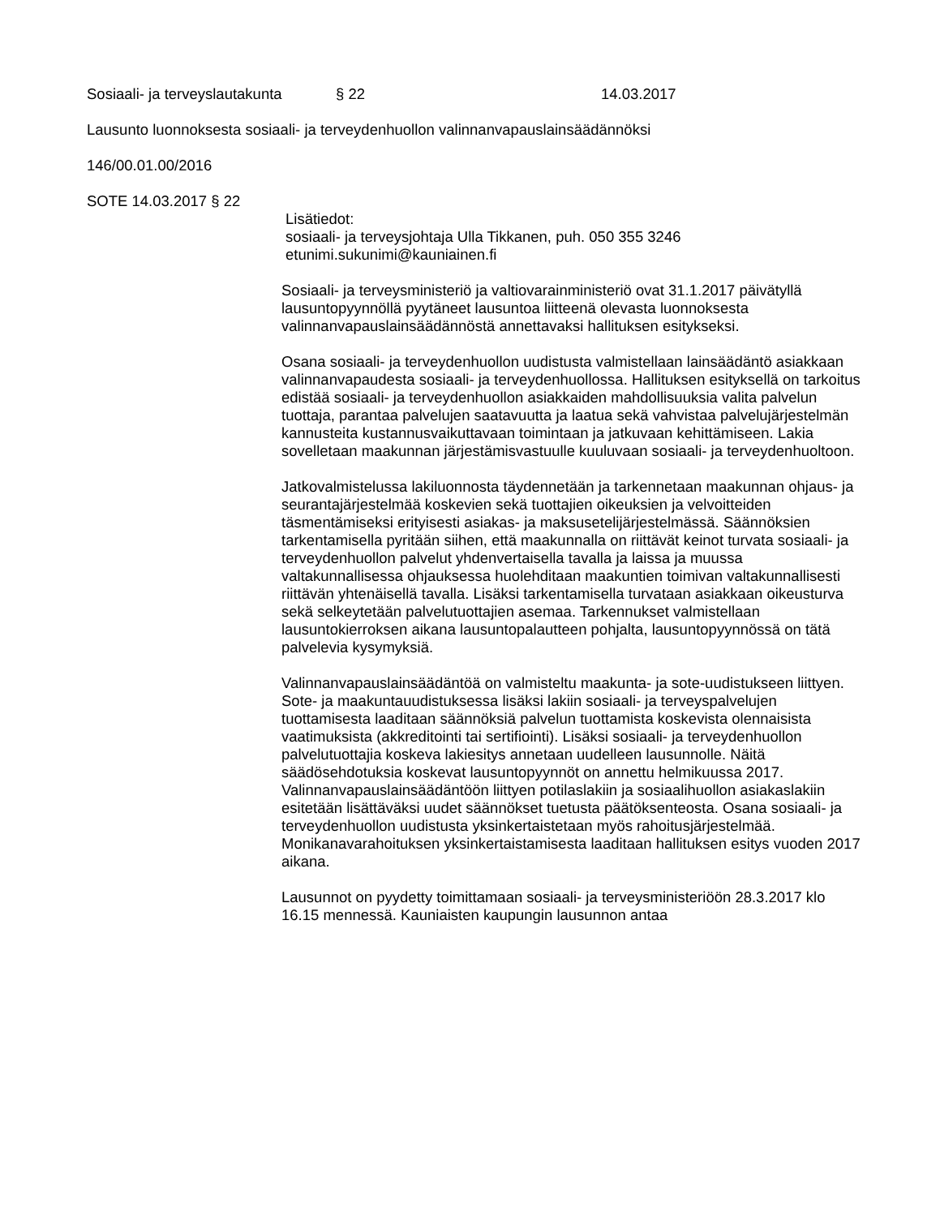Sosiaali- ja terveyslautakunta § 22 14.03.2017
Lausunto luonnoksesta sosiaali- ja terveydenhuollon valinnanvapauslainsäädännöksi
146/00.01.00/2016
SOTE 14.03.2017 § 22
Lisätiedot:
sosiaali- ja terveysjohtaja Ulla Tikkanen, puh. 050 355 3246
etunimi.sukunimi@kauniainen.fi
Sosiaali- ja terveysministeriö ja valtiovarainministeriö ovat 31.1.2017 päivätyllä lausuntopyynnöllä pyytäneet lausuntoa liitteenä olevasta luonnoksesta valinnanvapauslainsäädännöstä annettavaksi hallituksen esitykseksi.
Osana sosiaali- ja terveydenhuollon uudistusta valmistellaan lainsäädäntö asiakkaan valinnanvapaudesta sosiaali- ja terveydenhuollossa. Hallituksen esityksellä on tarkoitus edistää sosiaali- ja terveydenhuollon asiakkaiden mahdollisuuksia valita palvelun tuottaja, parantaa palvelujen saatavuutta ja laatua sekä vahvistaa palvelujärjestelmän kannusteita kustannusvaikuttavaan toimintaan ja jatkuvaan kehittämiseen. Lakia sovelletaan maakunnan järjestämisvastuulle kuuluvaan sosiaali- ja terveydenhuoltoon.
Jatkovalmistelussa lakiluonnosta täydennetään ja tarkennetaan maakunnan ohjaus- ja seurantajärjestelmää koskevien sekä tuottajien oikeuksien ja velvoitteiden täsmentämiseksi erityisesti asiakas- ja maksusetelijärjestelmässä. Säännöksien tarkentamisella pyritään siihen, että maakunnalla on riittävät keinot turvata sosiaali- ja terveydenhuollon palvelut yhdenvertaisella tavalla ja laissa ja muussa valtakunnallisessa ohjauksessa huolehditaan maakuntien toimivan valtakunnallisesti riittävän yhtenäisellä tavalla. Lisäksi tarkentamisella turvataan asiakkaan oikeusturva sekä selkeytetään palvelutuottajien asemaa. Tarkennukset valmistellaan lausuntokierroksen aikana lausuntopalautteen pohjalta, lausuntopyynnössä on tätä palvelevia kysymyksiä.
Valinnanvapauslainsäädäntöä on valmisteltu maakunta- ja sote-uudistukseen liittyen. Sote- ja maakuntauudistuksessa lisäksi lakiin sosiaali- ja terveyspalvelujen tuottamisesta laaditaan säännöksiä palvelun tuottamista koskevista olennaisista vaatimuksista (akkreditointi tai sertifiointi). Lisäksi sosiaali- ja terveydenhuollon palvelutuottajia koskeva lakiesitys annetaan uudelleen lausunnolle. Näitä säädösehdotuksia koskevat lausuntopyynnöt on annettu helmikuussa 2017. Valinnanvapauslainsäädäntöön liittyen potilaslakiin ja sosiaalihuollon asiakaslakiin esitetään lisättäväksi uudet säännökset tuetusta päätöksenteosta. Osana sosiaali- ja terveydenhuollon uudistusta yksinkertaistetaan myös rahoitusjärjestelmää. Monikanavarahoituksen yksinkertaistamisesta laaditaan hallituksen esitys vuoden 2017 aikana.
Lausunnot on pyydetty toimittamaan sosiaali- ja terveysministeriöön 28.3.2017 klo 16.15 mennessä. Kauniaisten kaupungin lausunnon antaa